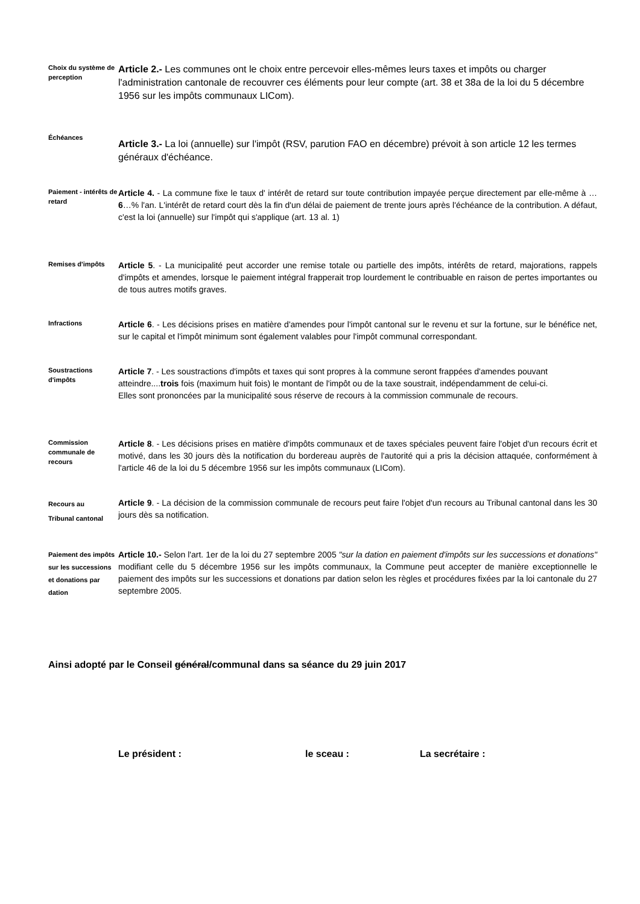Choix du système de perception
Article 2.- Les communes ont le choix entre percevoir elles-mêmes leurs taxes et impôts ou charger l'administration cantonale de recouvrer ces éléments pour leur compte (art. 38 et 38a de la loi du 5 décembre 1956 sur les impôts communaux LICom).
Échéances
Article 3.- La loi (annuelle) sur l'impôt (RSV, parution FAO en décembre) prévoit à son article 12 les termes généraux d'échéance.
Paiement - intérêts de retard
Article 4. - La commune fixe le taux d' intérêt de retard sur toute contribution impayée perçue directement par elle-même à …6…% l'an. L'intérêt de retard court dès la fin d'un délai de paiement de trente jours après l'échéance de la contribution. A défaut, c'est la loi (annuelle) sur l'impôt qui s'applique (art. 13 al. 1)
Remises d'impôts
Article 5. - La municipalité peut accorder une remise totale ou partielle des impôts, intérêts de retard, majorations, rappels d'impôts et amendes, lorsque le paiement intégral frapperait trop lourdement le contribuable en raison de pertes importantes ou de tous autres motifs graves.
Infractions
Article 6. - Les décisions prises en matière d'amendes pour l'impôt cantonal sur le revenu et sur la fortune, sur le bénéfice net, sur le capital et l'impôt minimum sont également valables pour l'impôt communal correspondant.
Soustractions d'impôts
Article 7. - Les soustractions d'impôts et taxes qui sont propres à la commune seront frappées d'amendes pouvant atteindre....trois fois (maximum huit fois) le montant de l'impôt ou de la taxe soustrait, indépendamment de celui-ci.
Elles sont prononcées par la municipalité sous réserve de recours à la commission communale de recours.
Commission communale de recours
Article 8. - Les décisions prises en matière d'impôts communaux et de taxes spéciales peuvent faire l'objet d'un recours écrit et motivé, dans les 30 jours dès la notification du bordereau auprès de l'autorité qui a pris la décision attaquée, conformément à l'article 46 de la loi du 5 décembre 1956 sur les impôts communaux (LICom).
Recours au
Tribunal cantonal
Article 9. - La décision de la commission communale de recours peut faire l'objet d'un recours au Tribunal cantonal dans les 30 jours dès sa notification.
Paiement des impôts sur les successions et donations par dation
Article 10.- Selon l'art. 1er de la loi du 27 septembre 2005 "sur la dation en paiement d'impôts sur les successions et donations" modifiant celle du 5 décembre 1956 sur les impôts communaux, la Commune peut accepter de manière exceptionnelle le paiement des impôts sur les successions et donations par dation selon les règles et procédures fixées par la loi cantonale du 27 septembre 2005.
Ainsi adopté par le Conseil général/communal dans sa séance du 29 juin 2017
Le président : le sceau : La secrétaire :